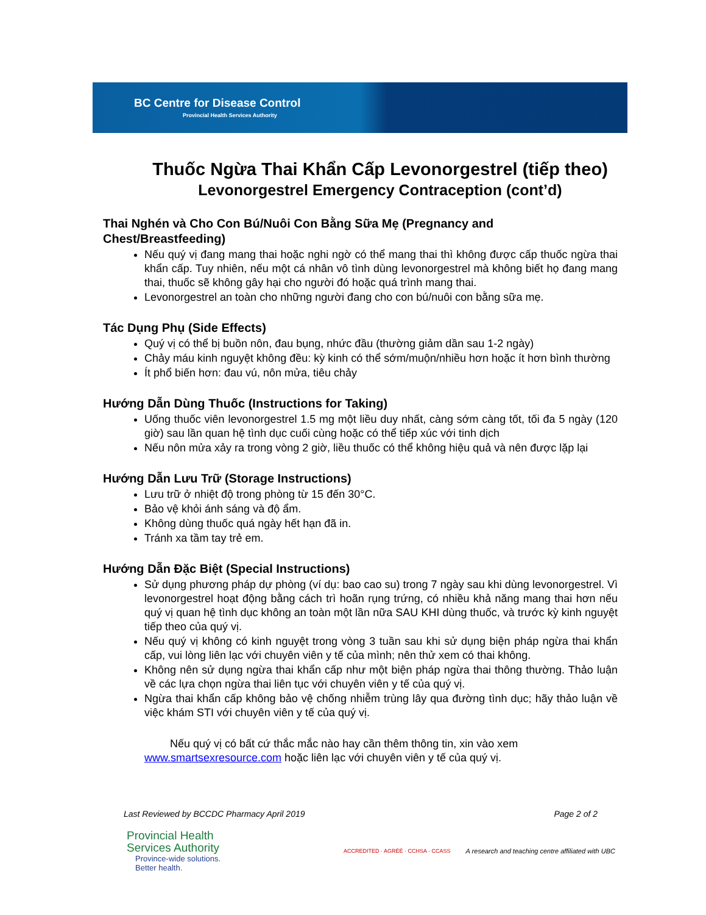BC Centre for Disease Control
Provincial Health Services Authority
Thuốc Ngừa Thai Khẩn Cấp Levonorgestrel (tiếp theo)
Levonorgestrel Emergency Contraception (cont’d)
Thai Nghén và Cho Con Bú/Nuôi Con Bằng Sữa Mẹ (Pregnancy and Chest/Breastfeeding)
Nếu quý vị đang mang thai hoặc nghi ngờ có thể mang thai thì không được cấp thuốc ngừa thai khẩn cấp. Tuy nhiên, nếu một cá nhân vô tình dùng levonorgestrel mà không biết họ đang mang thai, thuốc sẽ không gây hại cho người đó hoặc quá trình mang thai.
Levonorgestrel an toàn cho những người đang cho con bú/nuôi con bằng sữa mẹ.
Tác Dụng Phụ (Side Effects)
Quý vị có thể bị buồn nôn, đau bụng, nhức đầu (thường giảm dần sau 1-2 ngày)
Chảy máu kinh nguyệt không đều: kỳ kinh có thể sớm/muộn/nhiều hơn hoặc ít hơn bình thường
Ít phổ biến hơn: đau vú, nôn mửa, tiêu chảy
Hướng Dẫn Dùng Thuốc (Instructions for Taking)
Uống thuốc viên levonorgestrel 1.5 mg một liều duy nhất, càng sớm càng tốt, tối đa 5 ngày (120 giờ) sau lần quan hệ tình dục cuối cùng hoặc có thể tiếp xúc với tinh dịch
Nếu nôn mửa xảy ra trong vòng 2 giờ, liều thuốc có thể không hiệu quả và nên được lặp lại
Hướng Dẫn Lưu Trữ (Storage Instructions)
Lưu trữ ở nhiệt độ trong phòng từ 15 đến 30°C.
Bảo vệ khỏi ánh sáng và độ ẩm.
Không dùng thuốc quá ngày hết hạn đã in.
Tránh xa tầm tay trẻ em.
Hướng Dẫn Đặc Biệt (Special Instructions)
Sử dụng phương pháp dự phòng (ví dụ: bao cao su) trong 7 ngày sau khi dùng levonorgestrel. Vì levonorgestrel hoạt động bằng cách trì hoãn rụng trứng, có nhiều khả năng mang thai hơn nếu quý vị quan hệ tình dục không an toàn một lần nữa SAU KHI dùng thuốc, và trước kỳ kinh nguyệt tiếp theo của quý vị.
Nếu quý vị không có kinh nguyệt trong vòng 3 tuần sau khi sử dụng biện pháp ngừa thai khẩn cấp, vui lòng liên lạc với chuyên viên y tế của mình; nên thử xem có thai không.
Không nên sử dụng ngừa thai khẩn cấp như một biện pháp ngừa thai thông thường. Thảo luận về các lựa chọn ngừa thai liên tục với chuyên viên y tế của quý vị.
Ngừa thai khẩn cấp không bảo vệ chống nhiễm trùng lây qua đường tình dục; hãy thảo luận về việc khám STI với chuyên viên y tế của quý vị.
Nếu quý vị có bất cứ thắc mắc nào hay cần thêm thông tin, xin vào xem
www.smartsexresource.com hoặc liên lạc với chuyên viên y tế của quý vị.
Last Reviewed by BCCDC Pharmacy April 2019 Page 2 of 2
Provincial Health
Services Authority
Province-wide solutions.
Better health.
ACCREDITED · AGRÉÉ · CCHSA · CCASS A research and teaching centre affiliated with UBC